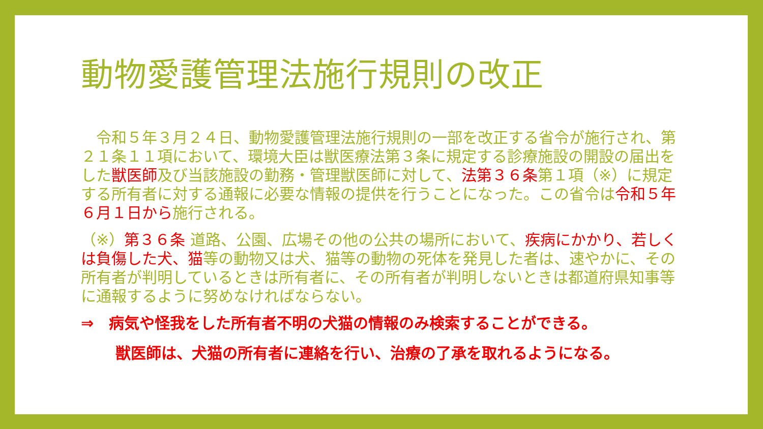動物愛護管理法施行規則の改正
　令和５年３月２４日、動物愛護管理法施行規則の一部を改正する省令が施行され、第２１条１１項において、環境大臣は獣医療法第３条に規定する診療施設の開設の届出をした獣医師及び当該施設の勤務・管理獣医師に対して、法第３６条第１項（※）に規定する所有者に対する通報に必要な情報の提供を行うことになった。この省令は令和５年６月１日から施行される。
（※）第３６条 道路、公園、広場その他の公共の場所において、疾病にかかり、若しくは負傷した犬、猫等の動物又は犬、猫等の動物の死体を発見した者は、速やかに、その所有者が判明しているときは所有者に、その所有者が判明しないときは都道府県知事等に通報するように努めなければならない。
⇒　病気や怪我をした所有者不明の犬猫の情報のみ検索することができる。
獣医師は、犬猫の所有者に連絡を行い、治療の了承を取れるようになる。